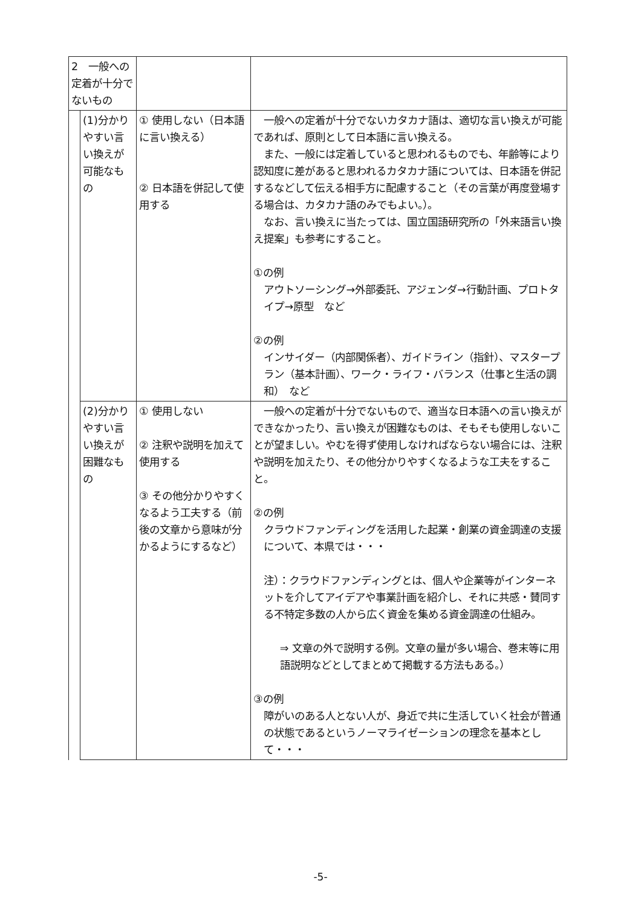| 2 一般への定着が十分でないもの | | | |
| | (1)分かりやすい言い換えが可能なもの | ① 使用しない（日本語に言い換える） ② 日本語を併記して使用する | 一般への定着が十分でないカタカナ語は、適切な言い換えが可能であれば、原則として日本語に言い換える。 また、一般には定着していると思われるものでも、年齢等により認知度に差があると思われるカタカナ語については、日本語を併記するなどして伝える相手方に配慮すること（その言葉が再度登場する場合は、カタカナ語のみでもよい。）。 なお、言い換えに当たっては、国立国語研究所の「外来語言い換え提案」も参考にすること。 ①の例 アウトソーシング→外部委託、アジェンダ→行動計画、プロトタイプ→原型 など ②の例 インサイダー（内部関係者）、ガイドライン（指針）、マスタープラン（基本計画）、ワーク・ライフ・バランス（仕事と生活の調和） など |
| | (2)分かりやすい言い換えが困難なもの | ① 使用しない ② 注釈や説明を加えて使用する ③ その他分かりやすくなるよう工夫する（前後の文章から意味が分かるようにするなど） | 一般への定着が十分でないもので、適当な日本語への言い換えができなかったり、言い換えが困難なものは、そもそも使用しないことが望ましい。やむを得ず使用しなければならない場合には、注釈や説明を加えたり、その他分かりやすくなるような工夫をすること。 ②の例 クラウドファンディングを活用した起業・創業の資金調達の支援について、本県では・・・ 注）：クラウドファンディングとは、個人や企業等がインターネットを介してアイデアや事業計画を紹介し、それに共感・賛同する不特定多数の人から広く資金を集める資金調達の仕組み。 ⇒ 文章の外で説明する例。文章の量が多い場合、巻末等に用語説明などとしてまとめて掲載する方法もある。） ③の例 障がいのある人とない人が、身近で共に生活していく社会が普通の状態であるというノーマライゼーションの理念を基本として・・・ |
-5-